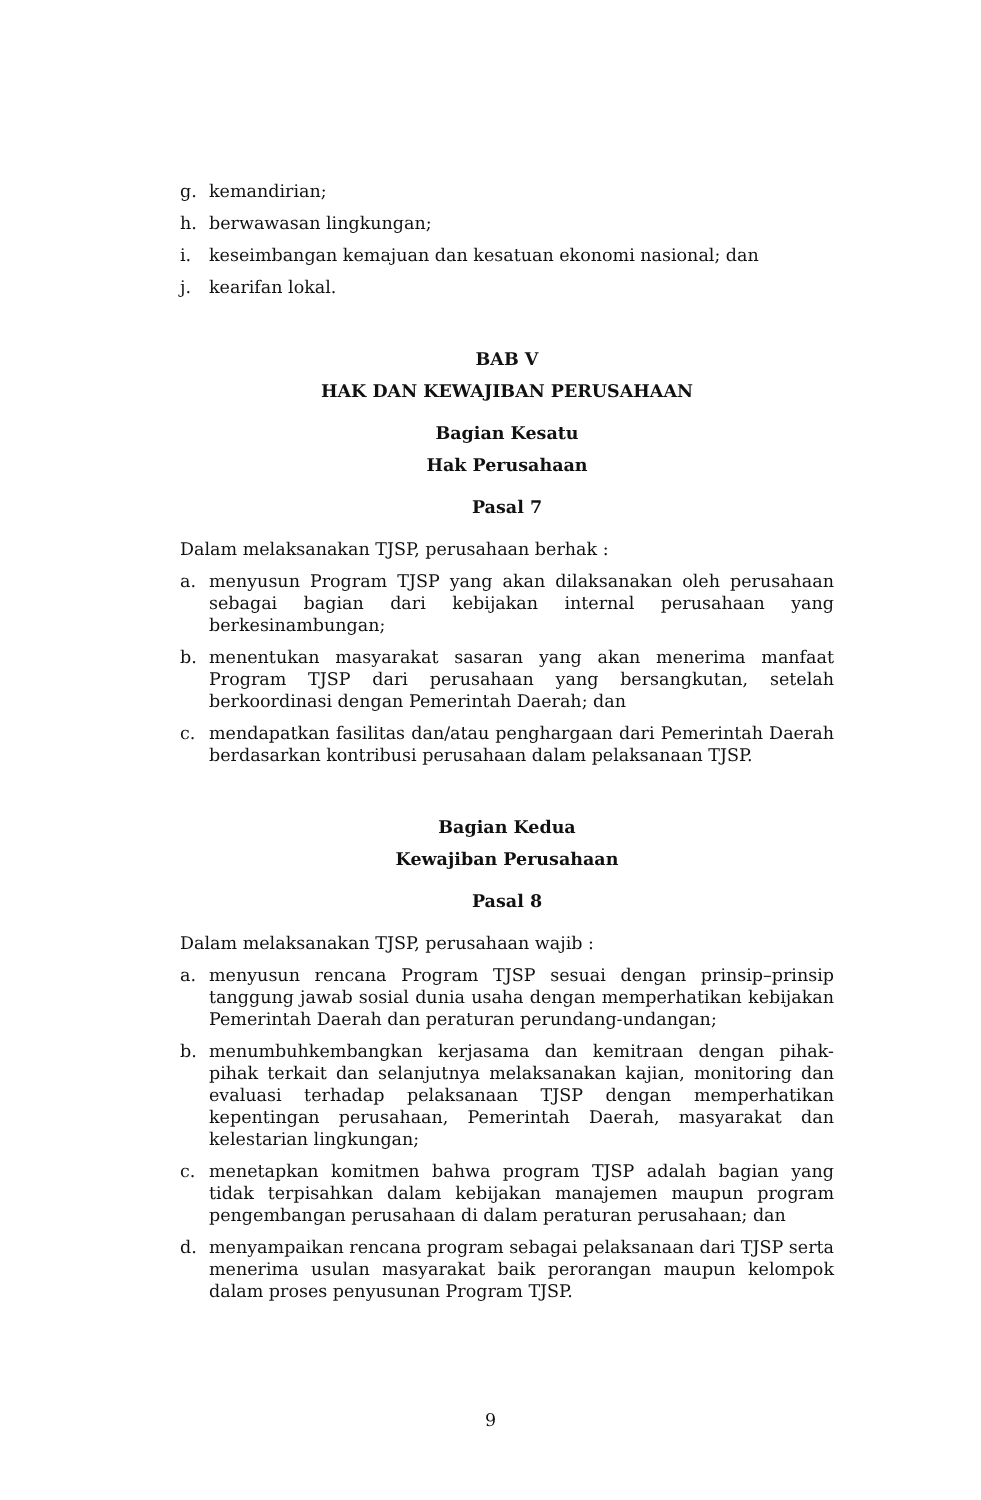g. kemandirian;
h. berwawasan lingkungan;
i. keseimbangan kemajuan dan kesatuan ekonomi nasional; dan
j. kearifan lokal.
BAB V
HAK DAN KEWAJIBAN PERUSAHAAN
Bagian Kesatu
Hak Perusahaan
Pasal 7
Dalam melaksanakan TJSP, perusahaan berhak :
a. menyusun Program TJSP yang akan dilaksanakan oleh perusahaan sebagai bagian dari kebijakan internal perusahaan yang berkesinambungan;
b. menentukan masyarakat sasaran yang akan menerima manfaat Program TJSP dari perusahaan yang bersangkutan, setelah berkoordinasi dengan Pemerintah Daerah; dan
c. mendapatkan fasilitas dan/atau penghargaan dari Pemerintah Daerah berdasarkan kontribusi perusahaan dalam pelaksanaan TJSP.
Bagian Kedua
Kewajiban Perusahaan
Pasal 8
Dalam melaksanakan TJSP, perusahaan wajib :
a. menyusun rencana Program TJSP sesuai dengan prinsip–prinsip tanggung jawab sosial dunia usaha dengan memperhatikan kebijakan Pemerintah Daerah dan peraturan perundang-undangan;
b. menumbuhkembangkan kerjasama dan kemitraan dengan pihak-pihak terkait dan selanjutnya melaksanakan kajian, monitoring dan evaluasi terhadap pelaksanaan TJSP dengan memperhatikan kepentingan perusahaan, Pemerintah Daerah, masyarakat dan kelestarian lingkungan;
c. menetapkan komitmen bahwa program TJSP adalah bagian yang tidak terpisahkan dalam kebijakan manajemen maupun program pengembangan perusahaan di dalam peraturan perusahaan; dan
d. menyampaikan rencana program sebagai pelaksanaan dari TJSP serta menerima usulan masyarakat baik perorangan maupun kelompok dalam proses penyusunan Program TJSP.
9